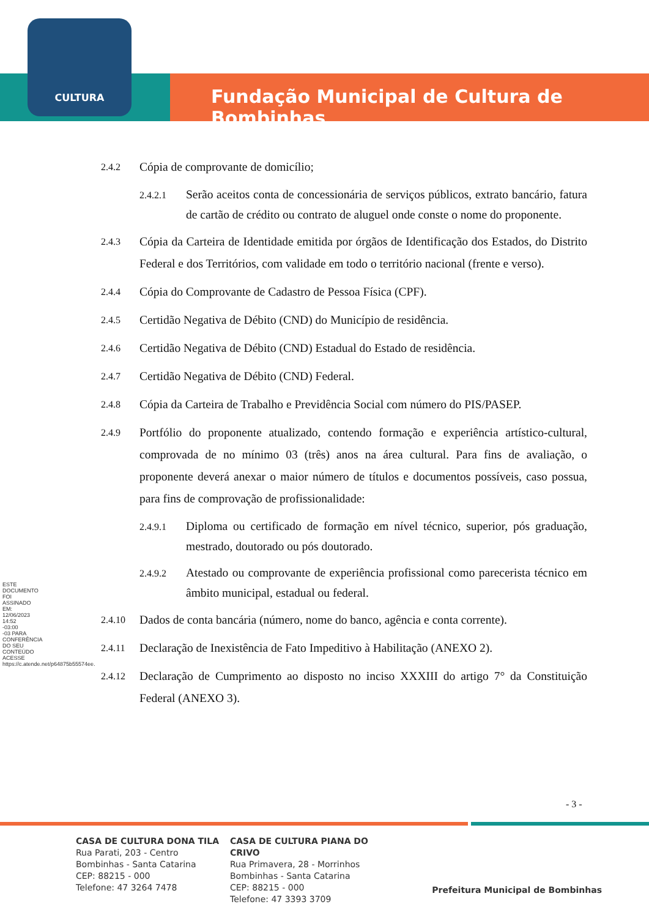CULTURA
Fundação Municipal de Cultura de Bombinhas
ESTE DOCUMENTO FOI ASSINADO EM: 12/06/2023 14:52 -03:00 -03 PARA CONFERÊNCIA DO SEU CONTEÚDO ACESSE https://c.atende.net/p64875b55574ee.
2.4.2 Cópia de comprovante de domicílio;
2.4.2.1 Serão aceitos conta de concessionária de serviços públicos, extrato bancário, fatura de cartão de crédito ou contrato de aluguel onde conste o nome do proponente.
2.4.3 Cópia da Carteira de Identidade emitida por órgãos de Identificação dos Estados, do Distrito Federal e dos Territórios, com validade em todo o território nacional (frente e verso).
2.4.4 Cópia do Comprovante de Cadastro de Pessoa Física (CPF).
2.4.5 Certidão Negativa de Débito (CND) do Município de residência.
2.4.6 Certidão Negativa de Débito (CND) Estadual do Estado de residência.
2.4.7 Certidão Negativa de Débito (CND) Federal.
2.4.8 Cópia da Carteira de Trabalho e Previdência Social com número do PIS/PASEP.
2.4.9 Portfólio do proponente atualizado, contendo formação e experiência artístico-cultural, comprovada de no mínimo 03 (três) anos na área cultural. Para fins de avaliação, o proponente deverá anexar o maior número de títulos e documentos possíveis, caso possua, para fins de comprovação de profissionalidade:
2.4.9.1 Diploma ou certificado de formação em nível técnico, superior, pós graduação, mestrado, doutorado ou pós doutorado.
2.4.9.2 Atestado ou comprovante de experiência profissional como parecerista técnico em âmbito municipal, estadual ou federal.
2.4.10 Dados de conta bancária (número, nome do banco, agência e conta corrente).
2.4.11 Declaração de Inexistência de Fato Impeditivo à Habilitação (ANEXO 2).
2.4.12 Declaração de Cumprimento ao disposto no inciso XXXIII do artigo 7° da Constituição Federal (ANEXO 3).
- 3 -
CASA DE CULTURA DONA TILA
Rua Parati, 203 - Centro
Bombinhas - Santa Catarina
CEP: 88215 - 000
Telefone: 47 3264 7478
CASA DE CULTURA PIANA DO CRIVO
Rua Primavera, 28 - Morrinhos
Bombinhas - Santa Catarina
CEP: 88215 - 000
Telefone: 47 3393 3709
Prefeitura Municipal de Bombinhas